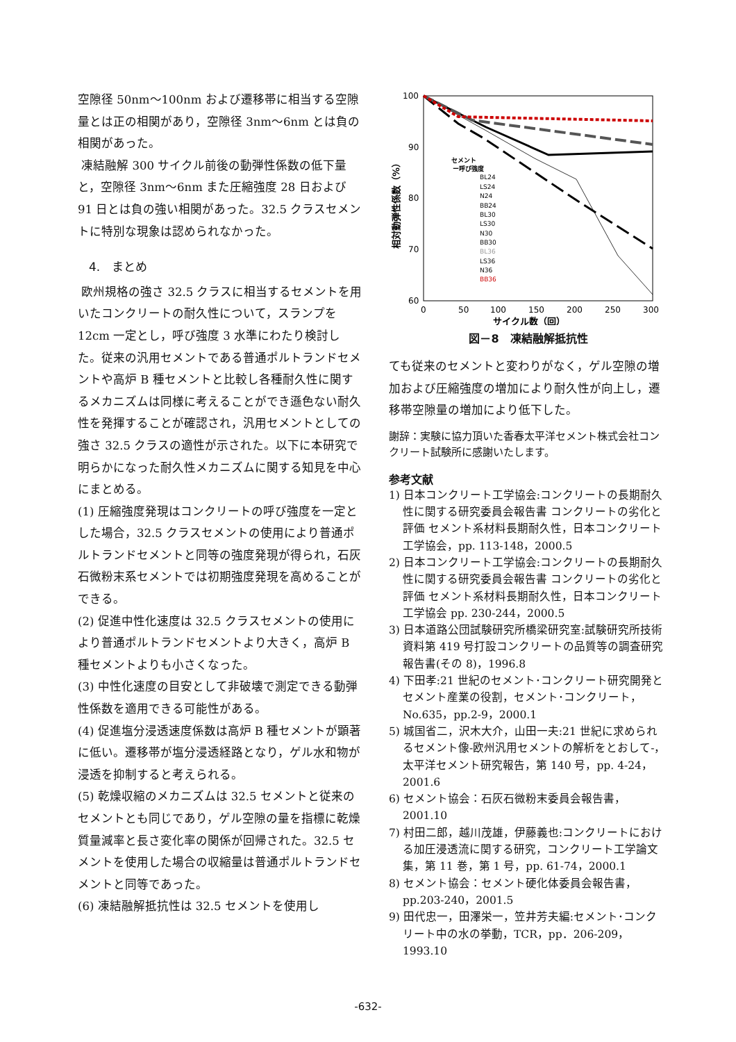空隙径 50nm～100nm および遷移帯に相当する空隙量とは正の相関があり，空隙径 3nm～6nm とは負の相関があった。
凍結融解 300 サイクル前後の動弾性係数の低下量と，空隙径 3nm～6nm また圧縮強度 28 日および 91 日とは負の強い相関があった。32.5 クラスセメントに特別な現象は認められなかった。
4.　まとめ
欧州規格の強さ 32.5 クラスに相当するセメントを用いたコンクリートの耐久性について，スランプを 12cm 一定とし，呼び強度 3 水準にわたり検討した。従来の汎用セメントである普通ポルトランドセメントや高炉 B 種セメントと比較し各種耐久性に関するメカニズムは同様に考えることができ遜色ない耐久性を発揮することが確認され，汎用セメントとしての強さ 32.5 クラスの適性が示された。以下に本研究で明らかになった耐久性メカニズムに関する知見を中心にまとめる。
(1) 圧縮強度発現はコンクリートの呼び強度を一定とした場合，32.5 クラスセメントの使用により普通ポルトランドセメントと同等の強度発現が得られ，石灰石微粉末系セメントでは初期強度発現を高めることができる。
(2) 促進中性化速度は 32.5 クラスセメントの使用により普通ポルトランドセメントより大きく，高炉 B 種セメントよりも小さくなった。
(3) 中性化速度の目安として非破壊で測定できる動弾性係数を適用できる可能性がある。
(4) 促進塩分浸透速度係数は高炉 B 種セメントが顕著に低い。遷移帯が塩分浸透経路となり，ゲル水和物が浸透を抑制すると考えられる。
(5) 乾燥収縮のメカニズムは 32.5 セメントと従来のセメントとも同じであり，ゲル空隙の量を指標に乾燥質量減率と長さ変化率の関係が回帰された。32.5 セメントを使用した場合の収縮量は普通ポルトランドセメントと同等であった。
(6) 凍結融解抵抗性は 32.5 セメントを使用し
100
90
80
70
60
0
50
100
150
200
250
300
サイクル数（回）
相対動弾性係数（%）
セメント
ー呼び強度
BL24
LS24
N24
BB24
BL30
LS30
N30
BB30
BL36
LS36
N36
BB36
図－8　凍結融解抵抗性
ても従来のセメントと変わりがなく，ゲル空隙の増加および圧縮強度の増加により耐久性が向上し，遷移帯空隙量の増加により低下した。
謝辞：実験に協力頂いた香春太平洋セメント株式会社コンクリート試験所に感謝いたします。
参考文献
1) 日本コンクリート工学協会:コンクリートの長期耐久性に関する研究委員会報告書 コンクリートの劣化と評価 セメント系材料長期耐久性，日本コンクリート工学協会，pp. 113-148，2000.5
2) 日本コンクリート工学協会:コンクリートの長期耐久性に関する研究委員会報告書 コンクリートの劣化と評価 セメント系材料長期耐久性，日本コンクリート工学協会 pp. 230-244，2000.5
3) 日本道路公団試験研究所橋梁研究室:試験研究所技術資料第 419 号打設コンクリートの品質等の調査研究報告書(その 8)，1996.8
4) 下田孝:21 世紀のセメント･コンクリート研究開発とセメント産業の役割，セメント･コンクリート，No.635，pp.2-9，2000.1
5) 城国省二，沢木大介，山田一夫:21 世紀に求められるセメント像-欧州汎用セメントの解析をとおして-，太平洋セメント研究報告，第 140 号，pp. 4-24，2001.6
6) セメント協会：石灰石微粉末委員会報告書，2001.10
7) 村田二郎，越川茂雄，伊藤義也:コンクリートにおける加圧浸透流に関する研究，コンクリート工学論文集，第 11 巻，第 1 号，pp. 61-74，2000.1
8) セメント協会：セメント硬化体委員会報告書，pp.203-240，2001.5
9) 田代忠一，田澤栄一，笠井芳夫編:セメント･コンクリート中の水の挙動，TCR，pp．206-209，1993.10
-632-